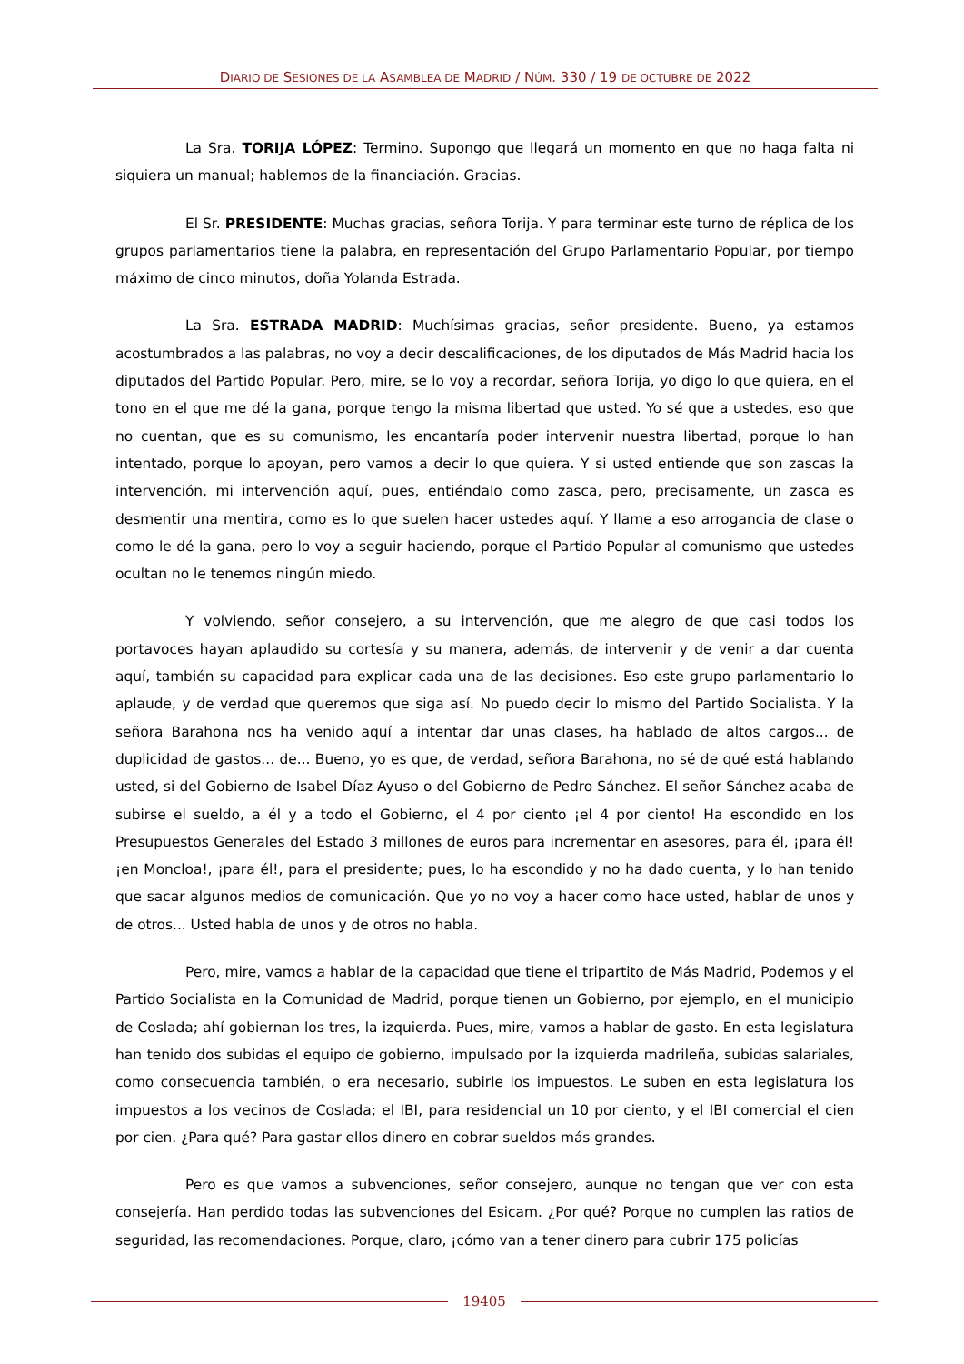DIARIO DE SESIONES DE LA ASAMBLEA DE MADRID / NÚM. 330 / 19 DE OCTUBRE DE 2022
La Sra. TORIJA LÓPEZ: Termino. Supongo que llegará un momento en que no haga falta ni siquiera un manual; hablemos de la financiación. Gracias.
El Sr. PRESIDENTE: Muchas gracias, señora Torija. Y para terminar este turno de réplica de los grupos parlamentarios tiene la palabra, en representación del Grupo Parlamentario Popular, por tiempo máximo de cinco minutos, doña Yolanda Estrada.
La Sra. ESTRADA MADRID: Muchísimas gracias, señor presidente. Bueno, ya estamos acostumbrados a las palabras, no voy a decir descalificaciones, de los diputados de Más Madrid hacia los diputados del Partido Popular. Pero, mire, se lo voy a recordar, señora Torija, yo digo lo que quiera, en el tono en el que me dé la gana, porque tengo la misma libertad que usted. Yo sé que a ustedes, eso que no cuentan, que es su comunismo, les encantaría poder intervenir nuestra libertad, porque lo han intentado, porque lo apoyan, pero vamos a decir lo que quiera. Y si usted entiende que son zascas la intervención, mi intervención aquí, pues, entiéndalo como zasca, pero, precisamente, un zasca es desmentir una mentira, como es lo que suelen hacer ustedes aquí. Y llame a eso arrogancia de clase o como le dé la gana, pero lo voy a seguir haciendo, porque el Partido Popular al comunismo que ustedes ocultan no le tenemos ningún miedo.
Y volviendo, señor consejero, a su intervención, que me alegro de que casi todos los portavoces hayan aplaudido su cortesía y su manera, además, de intervenir y de venir a dar cuenta aquí, también su capacidad para explicar cada una de las decisiones. Eso este grupo parlamentario lo aplaude, y de verdad que queremos que siga así. No puedo decir lo mismo del Partido Socialista. Y la señora Barahona nos ha venido aquí a intentar dar unas clases, ha hablado de altos cargos... de duplicidad de gastos... de... Bueno, yo es que, de verdad, señora Barahona, no sé de qué está hablando usted, si del Gobierno de Isabel Díaz Ayuso o del Gobierno de Pedro Sánchez. El señor Sánchez acaba de subirse el sueldo, a él y a todo el Gobierno, el 4 por ciento ¡el 4 por ciento! Ha escondido en los Presupuestos Generales del Estado 3 millones de euros para incrementar en asesores, para él, ¡para él! ¡en Moncloa!, ¡para él!, para el presidente; pues, lo ha escondido y no ha dado cuenta, y lo han tenido que sacar algunos medios de comunicación. Que yo no voy a hacer como hace usted, hablar de unos y de otros... Usted habla de unos y de otros no habla.
Pero, mire, vamos a hablar de la capacidad que tiene el tripartito de Más Madrid, Podemos y el Partido Socialista en la Comunidad de Madrid, porque tienen un Gobierno, por ejemplo, en el municipio de Coslada; ahí gobiernan los tres, la izquierda. Pues, mire, vamos a hablar de gasto. En esta legislatura han tenido dos subidas el equipo de gobierno, impulsado por la izquierda madrileña, subidas salariales, como consecuencia también, o era necesario, subirle los impuestos. Le suben en esta legislatura los impuestos a los vecinos de Coslada; el IBI, para residencial un 10 por ciento, y el IBI comercial el cien por cien. ¿Para qué? Para gastar ellos dinero en cobrar sueldos más grandes.
Pero es que vamos a subvenciones, señor consejero, aunque no tengan que ver con esta consejería. Han perdido todas las subvenciones del Esicam. ¿Por qué? Porque no cumplen las ratios de seguridad, las recomendaciones. Porque, claro, ¡cómo van a tener dinero para cubrir 175 policías
19405